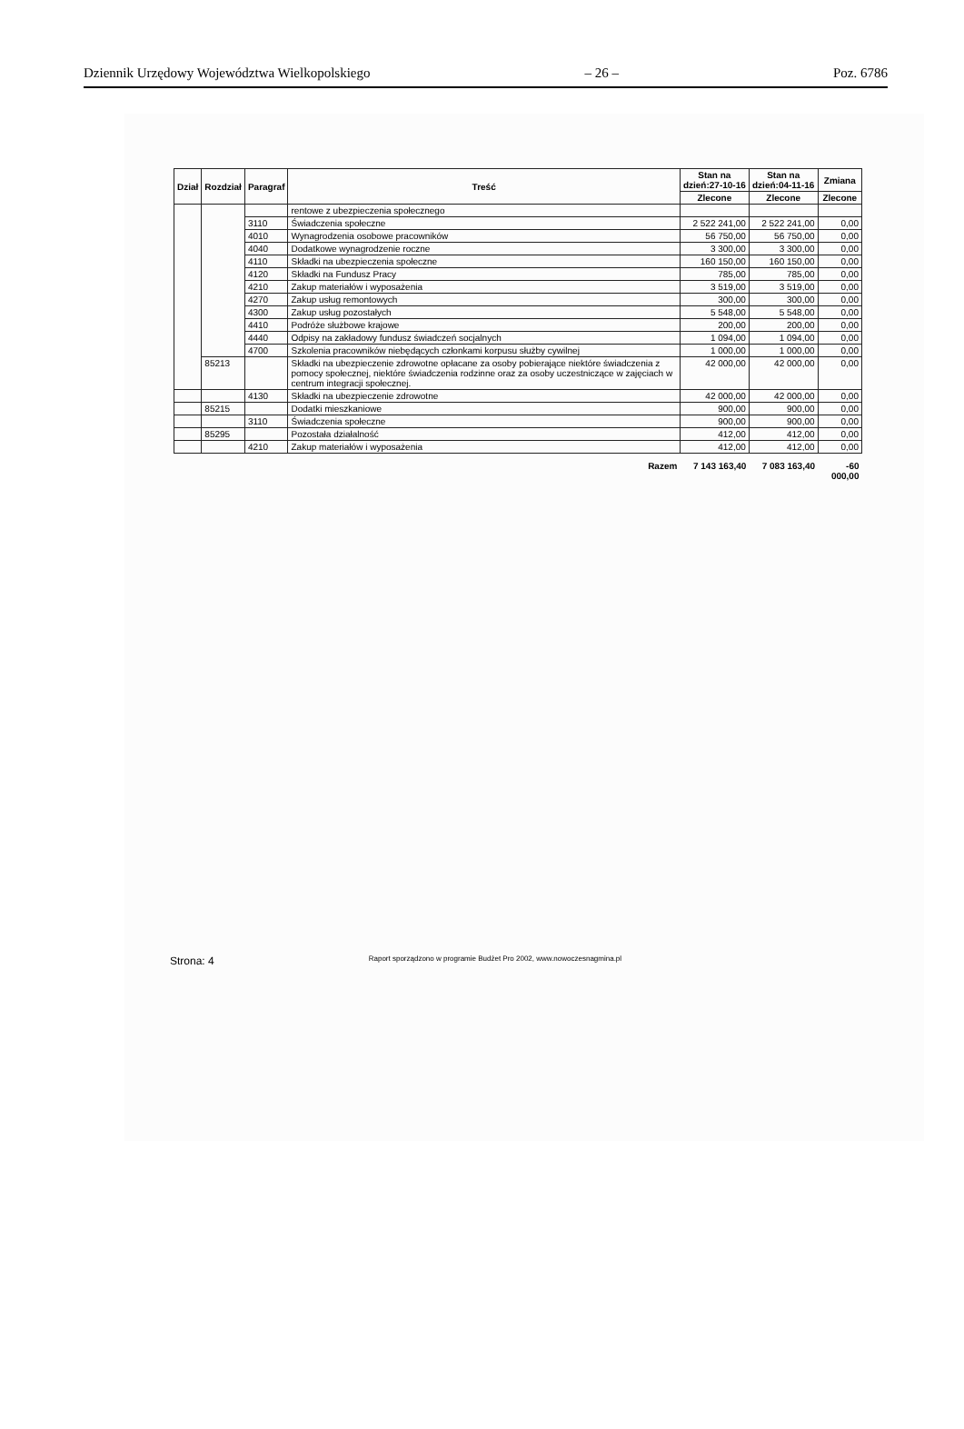Dziennik Urzędowy Województwa Wielkopolskiego – 26 – Poz. 6786
| Dział | Rozdział | Paragraf | Treść | Stan na dzień:27-10-16 | Stan na dzień:04-11-16 | Zmiana |
| --- | --- | --- | --- | --- | --- | --- |
| | | | | Zlecone | Zlecone | Zlecone |
| | | | rentowe z ubezpieczenia społecznego | | | |
| | | 3110 | Świadczenia społeczne | 2 522 241,00 | 2 522 241,00 | 0,00 |
| | | 4010 | Wynagrodzenia osobowe pracowników | 56 750,00 | 56 750,00 | 0,00 |
| | | 4040 | Dodatkowe wynagrodzenie roczne | 3 300,00 | 3 300,00 | 0,00 |
| | | 4110 | Składki na ubezpieczenia społeczne | 160 150,00 | 160 150,00 | 0,00 |
| | | 4120 | Składki na Fundusz Pracy | 785,00 | 785,00 | 0,00 |
| | | 4210 | Zakup materiałów i wyposażenia | 3 519,00 | 3 519,00 | 0,00 |
| | | 4270 | Zakup usług remontowych | 300,00 | 300,00 | 0,00 |
| | | 4300 | Zakup usług pozostałych | 5 548,00 | 5 548,00 | 0,00 |
| | | 4410 | Podróże służbowe krajowe | 200,00 | 200,00 | 0,00 |
| | | 4440 | Odpisy na zakładowy fundusz świadczeń socjalnych | 1 094,00 | 1 094,00 | 0,00 |
| | | 4700 | Szkolenia pracowników niebędących członkami korpusu służby cywilnej | 1 000,00 | 1 000,00 | 0,00 |
| | 85213 | | Składki na ubezpieczenie zdrowotne opłacane za osoby pobierające niektóre świadczenia z pomocy społecznej, niektóre świadczenia rodzinne oraz za osoby uczestniczące w zajęciach w centrum integracji społecznej. | 42 000,00 | 42 000,00 | 0,00 |
| | | 4130 | Składki na ubezpieczenie zdrowotne | 42 000,00 | 42 000,00 | 0,00 |
| | 85215 | | Dodatki mieszkaniowe | 900,00 | 900,00 | 0,00 |
| | | 3110 | Świadczenia społeczne | 900,00 | 900,00 | 0,00 |
| | 85295 | | Pozostała działalność | 412,00 | 412,00 | 0,00 |
| | | 4210 | Zakup materiałów i wyposażenia | 412,00 | 412,00 | 0,00 |
| | | | Razem | 7 143 163,40 | 7 083 163,40 | -60 000,00 |
Strona: 4 Raport sporządzono w programie Budżet Pro 2002, www.nowoczesnagmina.pl